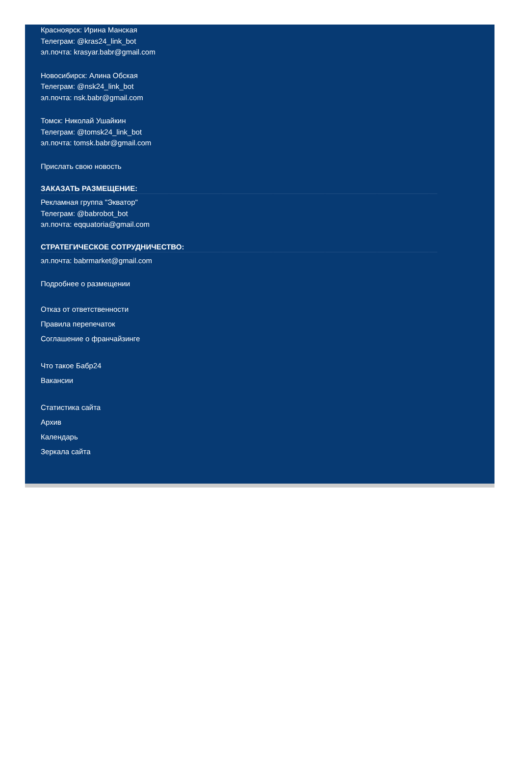Красноярск: Ирина Манская
Телеграм: @kras24_link_bot
эл.почта: krasyar.babr@gmail.com
Новосибирск: Алина Обская
Телеграм: @nsk24_link_bot
эл.почта: nsk.babr@gmail.com
Томск: Николай Ушайкин
Телеграм: @tomsk24_link_bot
эл.почта: tomsk.babr@gmail.com
Прислать свою новость
ЗАКАЗАТЬ РАЗМЕЩЕНИЕ:
Рекламная группа "Экватор"
Телеграм: @babrobot_bot
эл.почта: eqquatoria@gmail.com
СТРАТЕГИЧЕСКОЕ СОТРУДНИЧЕСТВО:
эл.почта: babrmarket@gmail.com
Подробнее о размещении
Отказ от ответственности
Правила перепечаток
Соглашение о франчайзинге
Что такое Бабр24
Вакансии
Статистика сайта
Архив
Календарь
Зеркала сайта